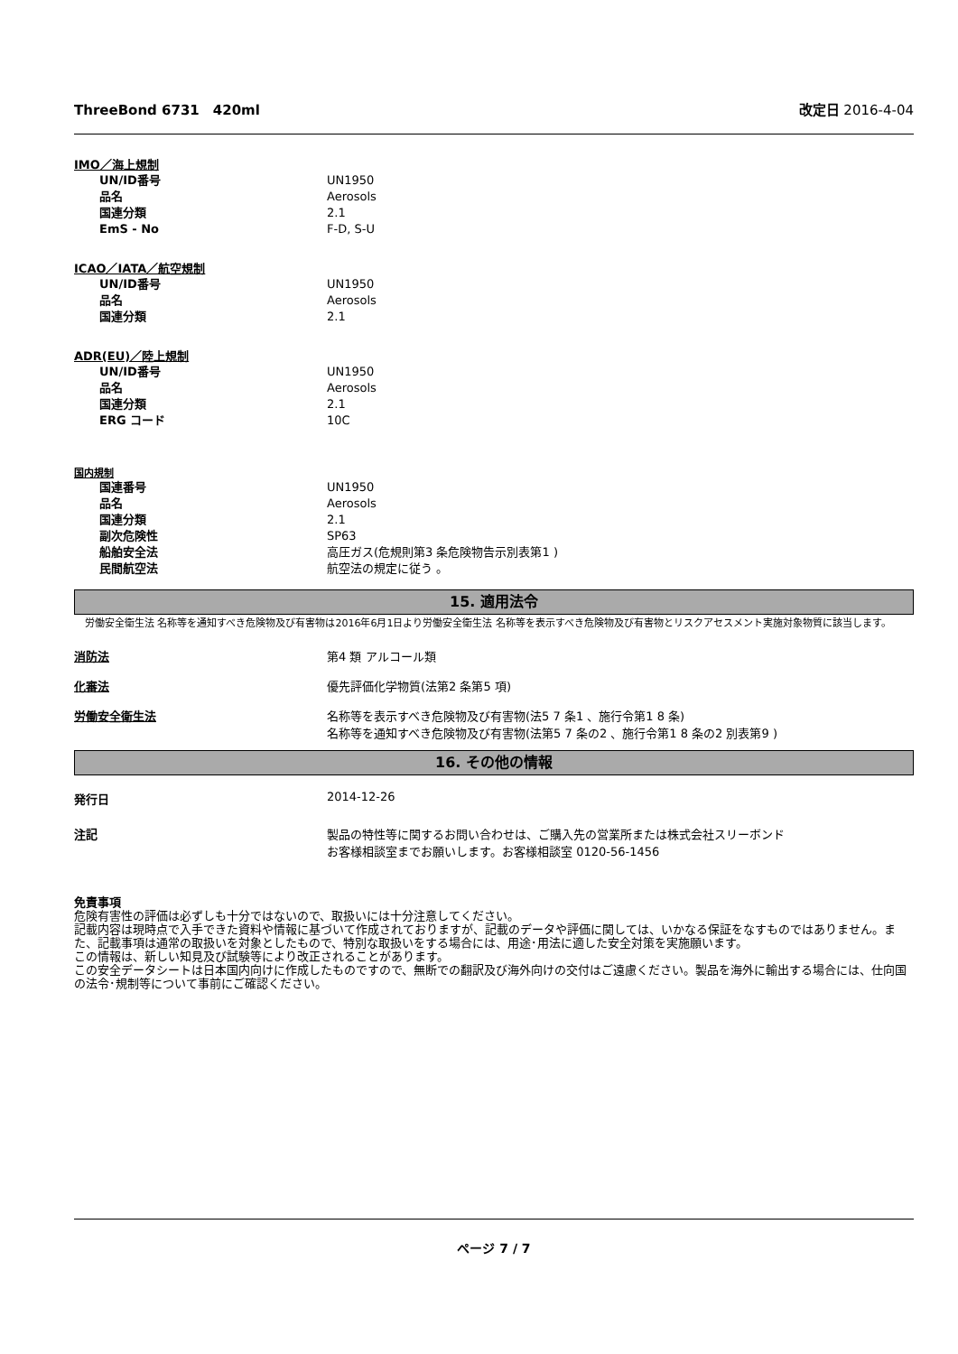ThreeBond 6731　420ml 改定日 2016-4-04
IMO／海上規制
| UN/ID番号 | UN1950 |
| 品名 | Aerosols |
| 国連分類 | 2.1 |
| EmS - No | F-D, S-U |
ICAO／IATA／航空規制
| UN/ID番号 | UN1950 |
| 品名 | Aerosols |
| 国連分類 | 2.1 |
ADR(EU)／陸上規制
| UN/ID番号 | UN1950 |
| 品名 | Aerosols |
| 国連分類 | 2.1 |
| ERG コード | 10C |
国内規制
| 国連番号 | UN1950 |
| 品名 | Aerosols |
| 国連分類 | 2.1 |
| 副次危険性 | SP63 |
| 船舶安全法 | 高圧ガス(危規則第3 条危険物告示別表第1 ) |
| 民間航空法 | 航空法の規定に従う 。 |
15. 適用法令
労働安全衛生法 名称等を通知すべき危険物及び有害物は2016年6月1日より労働安全衛生法 名称等を表示すべき危険物及び有害物とリスクアセスメント実施対象物質に該当します。
消防法 第4 類 アルコール類
化審法 優先評価化学物質(法第2 条第5 項)
労働安全衛生法 名称等を表示すべき危険物及び有害物(法5 7 条1 、施行令第1 8 条)
名称等を通知すべき危険物及び有害物(法第5 7 条の2 、施行令第1 8 条の2 別表第9 )
16. その他の情報
発行日 2014-12-26
注記 製品の特性等に関するお問い合わせは、ご購入先の営業所または株式会社スリーボンド
お客様相談室までお願いします。お客様相談室 0120-56-1456
免責事項
危険有害性の評価は必ずしも十分ではないので、取扱いには十分注意してください。
記載内容は現時点で入手できた資料や情報に基づいて作成されておりますが、記載のデータや評価に関しては、いかなる保証をなすものではありません。また、記載事項は通常の取扱いを対象としたもので、特別な取扱いをする場合には、用途･用法に適した安全対策を実施願います。
この情報は、新しい知見及び試験等により改正されることがあります。
この安全データシートは日本国内向けに作成したものですので、無断での翻訳及び海外向けの交付はご遠慮ください。製品を海外に輸出する場合には、仕向国の法令･規制等について事前にご確認ください。
ページ 7 / 7